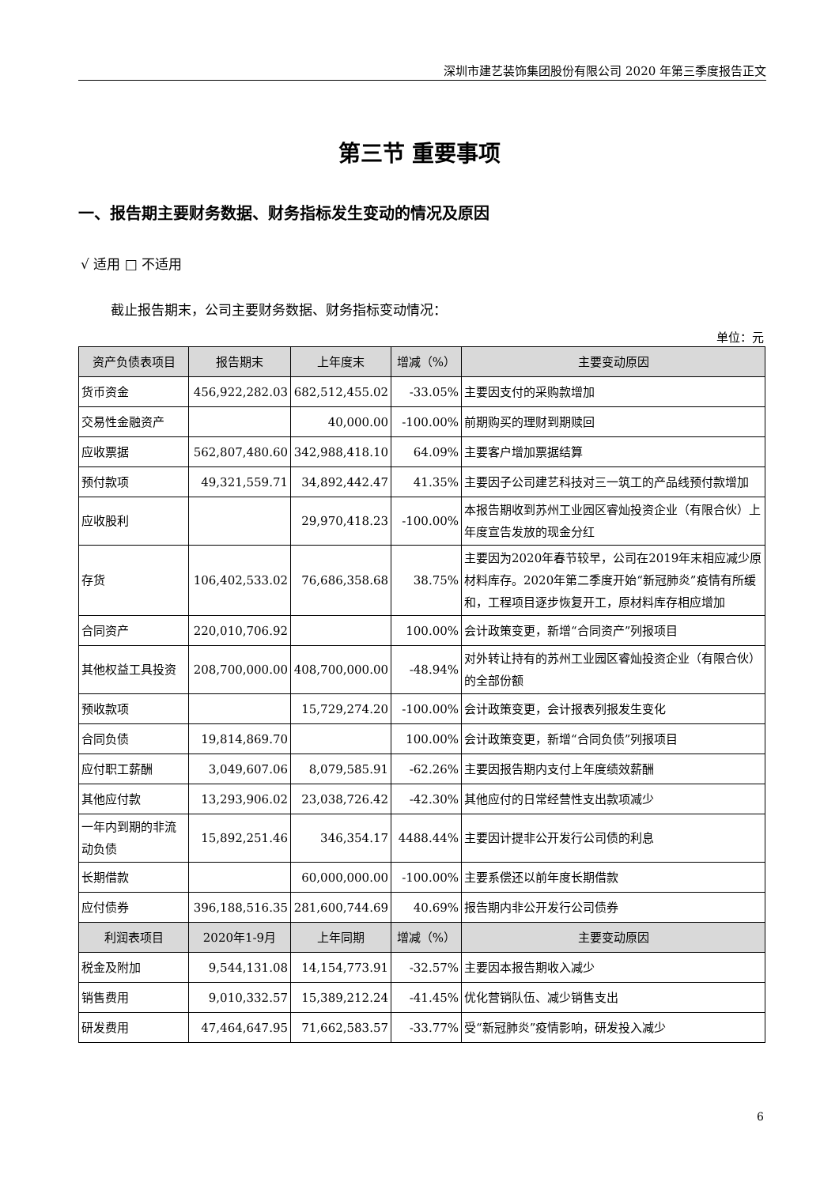深圳市建艺装饰集团股份有限公司 2020 年第三季度报告正文
第三节 重要事项
一、报告期主要财务数据、财务指标发生变动的情况及原因
√ 适用 □ 不适用
截止报告期末，公司主要财务数据、财务指标变动情况：
单位：元
| 资产负债表项目 | 报告期末 | 上年度末 | 增减（%） | 主要变动原因 |
| --- | --- | --- | --- | --- |
| 货币资金 | 456,922,282.03 | 682,512,455.02 | -33.05% | 主要因支付的采购款增加 |
| 交易性金融资产 | | 40,000.00 | -100.00% | 前期购买的理财到期赎回 |
| 应收票据 | 562,807,480.60 | 342,988,418.10 | 64.09% | 主要客户增加票据结算 |
| 预付款项 | 49,321,559.71 | 34,892,442.47 | 41.35% | 主要因子公司建艺科技对三一筑工的产品线预付款增加 |
| 应收股利 | | 29,970,418.23 | -100.00% | 本报告期收到苏州工业园区睿灿投资企业（有限合伙）上年度宣告发放的现金分红 |
| 存货 | 106,402,533.02 | 76,686,358.68 | 38.75% | 主要因为2020年春节较早，公司在2019年末相应减少原材料库存。2020年第二季度开始“新冠肺炎”疫情有所缓和，工程项目逐步恢复开工，原材料库存相应增加 |
| 合同资产 | 220,010,706.92 | | 100.00% | 会计政策变更，新增“合同资产”列报项目 |
| 其他权益工具投资 | 208,700,000.00 | 408,700,000.00 | -48.94% | 对外转让持有的苏州工业园区睿灿投资企业（有限合伙）的全部份额 |
| 预收款项 | | 15,729,274.20 | -100.00% | 会计政策变更，会计报表列报发生变化 |
| 合同负债 | 19,814,869.70 | | 100.00% | 会计政策变更，新增“合同负债”列报项目 |
| 应付职工薪酬 | 3,049,607.06 | 8,079,585.91 | -62.26% | 主要因报告期内支付上年度绩效薪酬 |
| 其他应付款 | 13,293,906.02 | 23,038,726.42 | -42.30% | 其他应付的日常经营性支出款项减少 |
| 一年内到期的非流动负债 | 15,892,251.46 | 346,354.17 | 4488.44% | 主要因计提非公开发行公司债的利息 |
| 长期借款 | | 60,000,000.00 | -100.00% | 主要系偿还以前年度长期借款 |
| 应付债券 | 396,188,516.35 | 281,600,744.69 | 40.69% | 报告期内非公开发行公司债券 |
| 利润表项目 | 2020年1-9月 | 上年同期 | 增减（%） | 主要变动原因 |
| 税金及附加 | 9,544,131.08 | 14,154,773.91 | -32.57% | 主要因本报告期收入减少 |
| 销售费用 | 9,010,332.57 | 15,389,212.24 | -41.45% | 优化营销队伍、减少销售支出 |
| 研发费用 | 47,464,647.95 | 71,662,583.57 | -33.77% | 受“新冠肺炎”疫情影响，研发投入减少 |
6